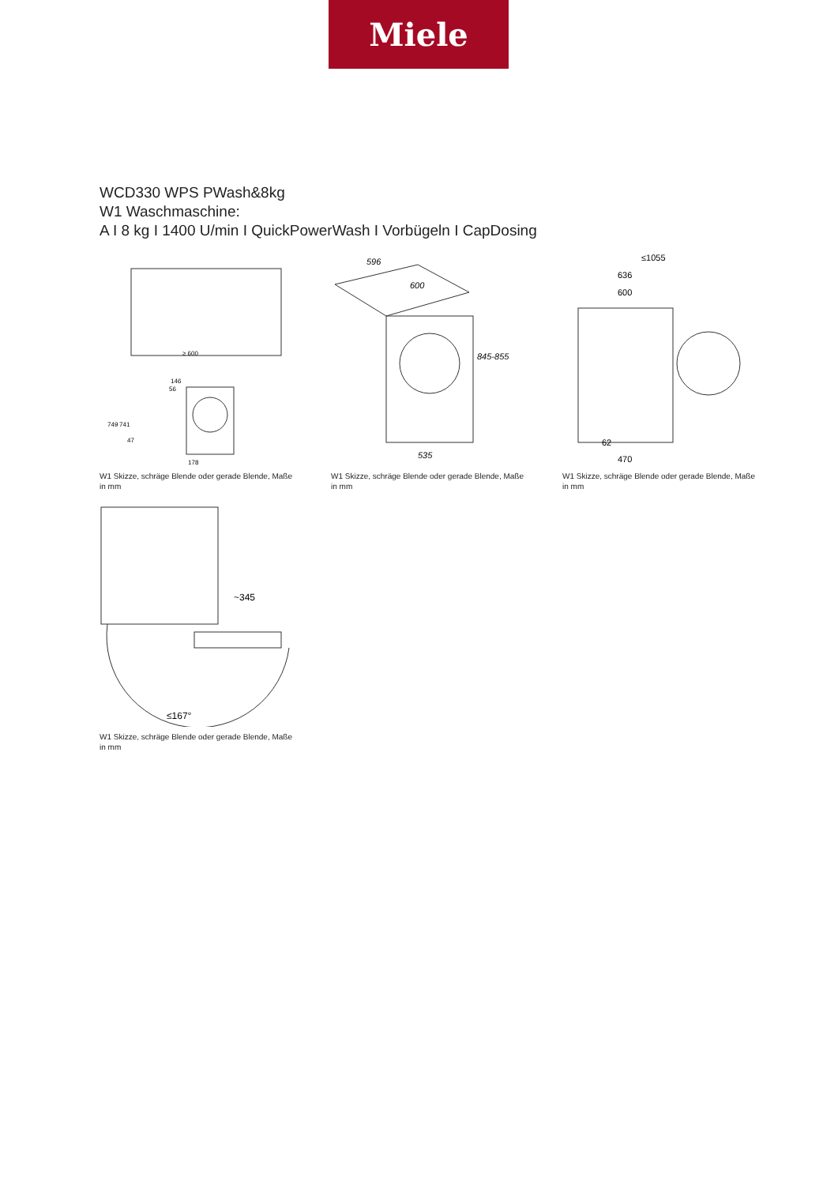Miele
WCD330 WPS PWash&8kg
W1 Waschmaschine:
A I 8 kg I 1400 U/min I QuickPowerWash I Vorbügeln I CapDosing
≥ 600
146
56
749
741
47
178
W1 Skizze, schräge Blende oder gerade Blende, Maße in mm
596
600
845-855
535
W1 Skizze, schräge Blende oder gerade Blende, Maße in mm
≤1055
636
600
62
470
W1 Skizze, schräge Blende oder gerade Blende, Maße in mm
~345
≤167°
W1 Skizze, schräge Blende oder gerade Blende, Maße in mm